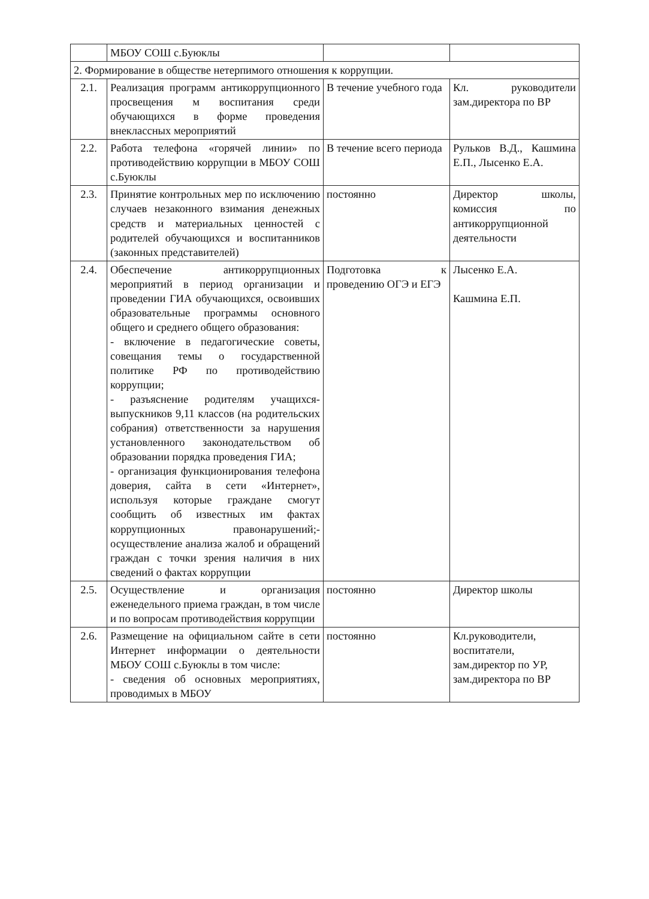| | МБОУ СОШ с.Буюклы | | |
| 2. Формирование в обществе нетерпимого отношения к коррупции. | | | |
| 2.1. | Реализация программ антикоррупционного просвещения м воспитания среди обучающихся в форме проведения внеклассных мероприятий | В течение учебного года | Кл. руководители зам.директора по ВР |
| 2.2. | Работа телефона «горячей линии» по противодействию коррупции в МБОУ СОШ с.Буюклы | В течение всего периода | Рульков В.Д., Кашмина Е.П., Лысенко Е.А. |
| 2.3. | Принятие контрольных мер по исключению случаев незаконного взимания денежных средств и материальных ценностей с родителей обучающихся и воспитанников (законных представителей) | постоянно | Директор школы, комиссия по антикоррупционной деятельности |
| 2.4. | Обеспечение антикоррупционных мероприятий в период организации и проведении ГИА обучающихся, освоивших образовательные программы основного общего и среднего общего образования: - включение в педагогические советы, совещания темы о государственной политике РФ по противодействию коррупции; - разъяснение родителям учащихся-выпускников 9,11 классов (на родительских собрания) ответственности за нарушения установленного законодательством об образовании порядка проведения ГИА; - организация функционирования телефона доверия, сайта в сети «Интернет», используя которые граждане смогут сообщить об известных им фактах коррупционных правонарушений;- осуществление анализа жалоб и обращений граждан с точки зрения наличия в них сведений о фактах коррупции | Подготовка к проведению ОГЭ и ЕГЭ | Лысенко Е.А. Кашмина Е.П. |
| 2.5. | Осуществление и организация еженедельного приема граждан, в том числе и по вопросам противодействия коррупции | постоянно | Директор школы |
| 2.6. | Размещение на официальном сайте в сети Интернет информации о деятельности МБОУ СОШ с.Буюклы в том числе: - сведения об основных мероприятиях, проводимых в МБОУ | постоянно | Кл.руководители, воспитатели, зам.директор по УР, зам.директора по ВР |